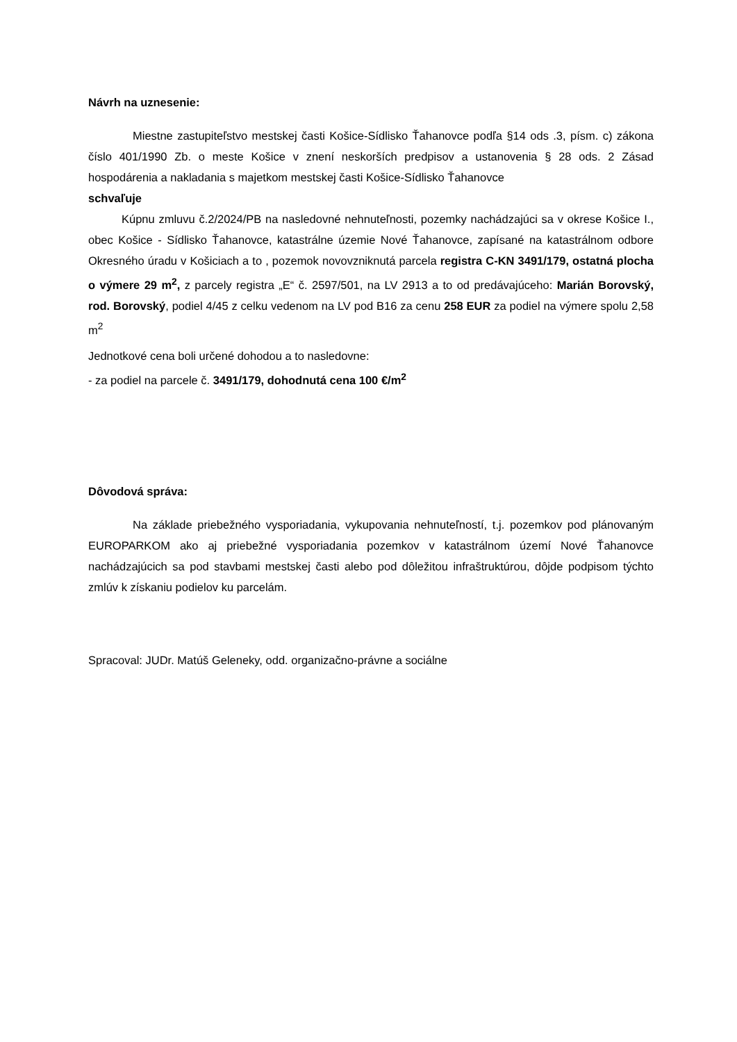Návrh na uznesenie:
Miestne zastupiteľstvo mestskej časti Košice-Sídlisko Ťahanovce podľa §14 ods .3, písm. c) zákona číslo 401/1990 Zb. o meste Košice v znení neskorších predpisov a ustanovenia § 28 ods. 2 Zásad hospodárenia a nakladania s majetkom mestskej časti Košice-Sídlisko Ťahanovce
schvaľuje
Kúpnu zmluvu č.2/2024/PB na nasledovné nehnuteľnosti, pozemky nachádzajúci sa v okrese Košice I., obec Košice - Sídlisko Ťahanovce, katastrálne územie Nové Ťahanovce, zapísané na katastrálnom odbore Okresného úradu v Košiciach a to , pozemok novovzniknutá parcela registra C-KN 3491/179, ostatná plocha o výmere 29 m<sup>2</sup>, z parcely registra „E“ č. 2597/501, na LV 2913 a to od predávajúceho: Marián Borovský, rod. Borovský, podiel 4/45 z celku vedenom na LV pod B16 za cenu 258 EUR za podiel na výmere spolu 2,58 m<sup>2</sup>
Jednotkové cena boli určené dohodou a to nasledovne:
- za podiel na parcele č. 3491/179, dohodnutá cena 100 €/m<sup>2</sup>
Dôvodová správa:
Na základe priebežného vysporiadania, vykupovania nehnuteľností, t.j. pozemkov pod plánovaným EUROPARKOM ako aj priebežné vysporiadania pozemkov v katastrálnom území Nové Ťahanovce nachádzajúcich sa pod stavbami mestskej časti alebo pod dôležitou infraštruktúrou, dôjde podpisom týchto zmlúv k získaniu podielov ku parcelám.
Spracoval: JUDr. Matúš Geleneky, odd. organizačno-právne a sociálne